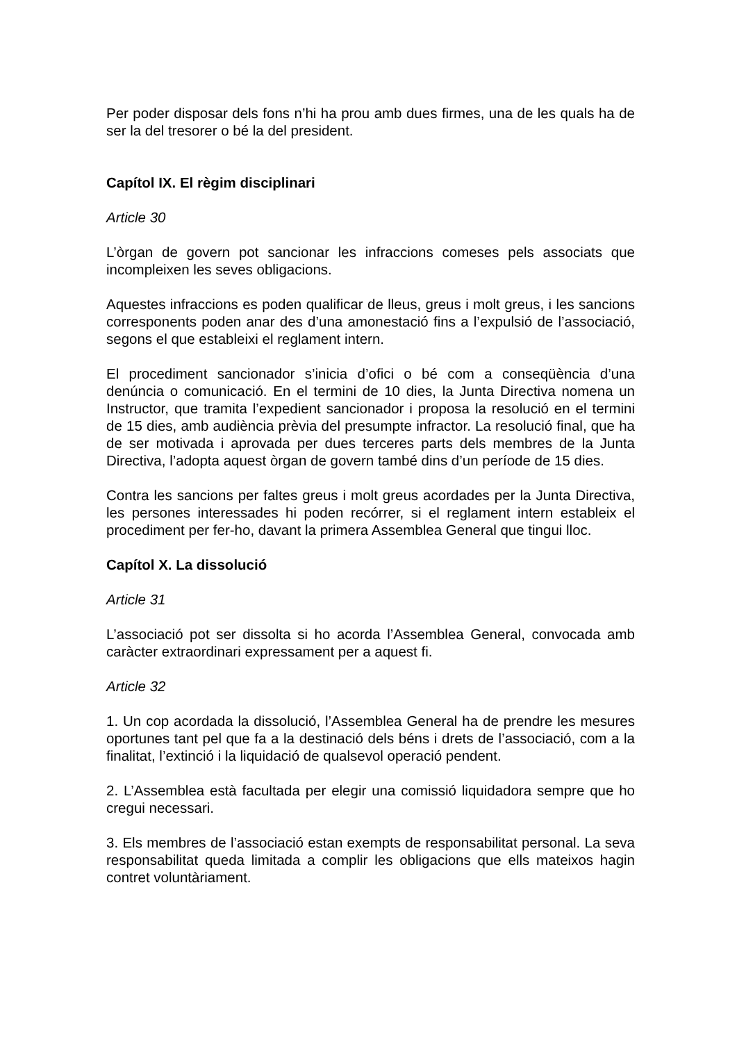Per poder disposar dels fons n’hi ha prou amb dues firmes, una de les quals ha de ser la del tresorer o bé la del president.
Capítol IX. El règim disciplinari
Article 30
L’òrgan de govern pot sancionar les infraccions comeses pels associats que incompleixen les seves obligacions.
Aquestes infraccions es poden qualificar de lleus, greus i molt greus, i les sancions corresponents poden anar des d’una amonestació fins a l’expulsió de l’associació, segons el que estableixi el reglament intern.
El procediment sancionador s’inicia d’ofici o bé com a conseqüència d’una denúncia o comunicació. En el termini de 10 dies, la Junta Directiva nomena un Instructor, que tramita l’expedient sancionador i proposa la resolució en el termini de 15 dies, amb audiència prèvia del presumpte infractor. La resolució final, que ha de ser motivada i aprovada per dues terceres parts dels membres de la Junta Directiva, l’adopta aquest òrgan de govern també dins d’un període de 15 dies.
Contra les sancions per faltes greus i molt greus acordades per la Junta Directiva, les persones interessades hi poden recórrer, si el reglament intern estableix el procediment per fer-ho, davant la primera Assemblea General que tingui lloc.
Capítol X. La dissolució
Article 31
L’associació pot ser dissolta si ho acorda l’Assemblea General, convocada amb caràcter extraordinari expressament per a aquest fi.
Article 32
1. Un cop acordada la dissolució, l’Assemblea General ha de prendre les mesures oportunes tant pel que fa a la destinació dels béns i drets de l’associació, com a la finalitat, l’extinció i la liquidació de qualsevol operació pendent.
2. L’Assemblea està facultada per elegir una comissió liquidadora sempre que ho cregui necessari.
3. Els membres de l’associació estan exempts de responsabilitat personal. La seva responsabilitat queda limitada a complir les obligacions que ells mateixos hagin contret voluntàriament.